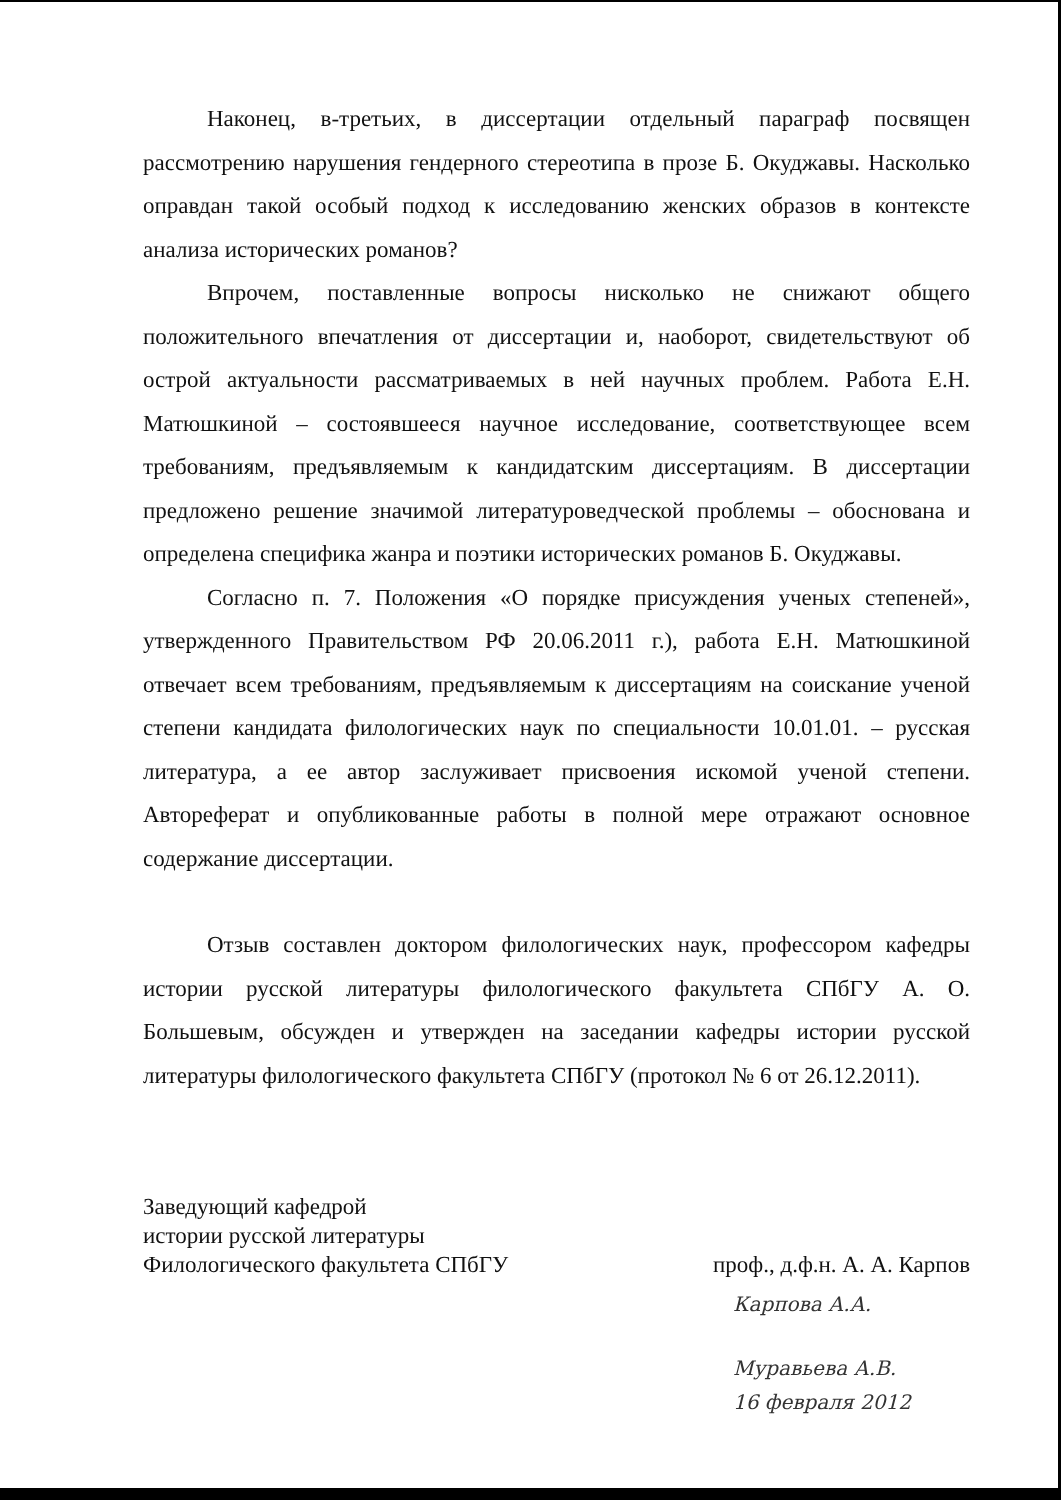Наконец, в-третьих, в диссертации отдельный параграф посвящен рассмотрению нарушения гендерного стереотипа в прозе Б. Окуджавы. Насколько оправдан такой особый подход к исследованию женских образов в контексте анализа исторических романов?
Впрочем, поставленные вопросы нисколько не снижают общего положительного впечатления от диссертации и, наоборот, свидетельствуют об острой актуальности рассматриваемых в ней научных проблем. Работа Е.Н. Матюшкиной – состоявшееся научное исследование, соответствующее всем требованиям, предъявляемым к кандидатским диссертациям. В диссертации предложено решение значимой литературоведческой проблемы – обоснована и определена специфика жанра и поэтики исторических романов Б. Окуджавы.
Согласно п. 7. Положения «О порядке присуждения ученых степеней», утвержденного Правительством РФ 20.06.2011 г.), работа Е.Н. Матюшкиной отвечает всем требованиям, предъявляемым к диссертациям на соискание ученой степени кандидата филологических наук по специальности 10.01.01. – русская литература, а ее автор заслуживает присвоения искомой ученой степени. Автореферат и опубликованные работы в полной мере отражают основное содержание диссертации.
Отзыв составлен доктором филологических наук, профессором кафедры истории русской литературы филологического факультета СПбГУ А. О. Большевым, обсужден и утвержден на заседании кафедры истории русской литературы филологического факультета СПбГУ (протокол № 6 от 26.12.2011).
Заведующий кафедрой
истории русской литературы
Филологического факультета СПбГУ
проф., д.ф.н. А. А. Карпов
Карпова А.А.
Муравьева А.В.
16 февраля 2012